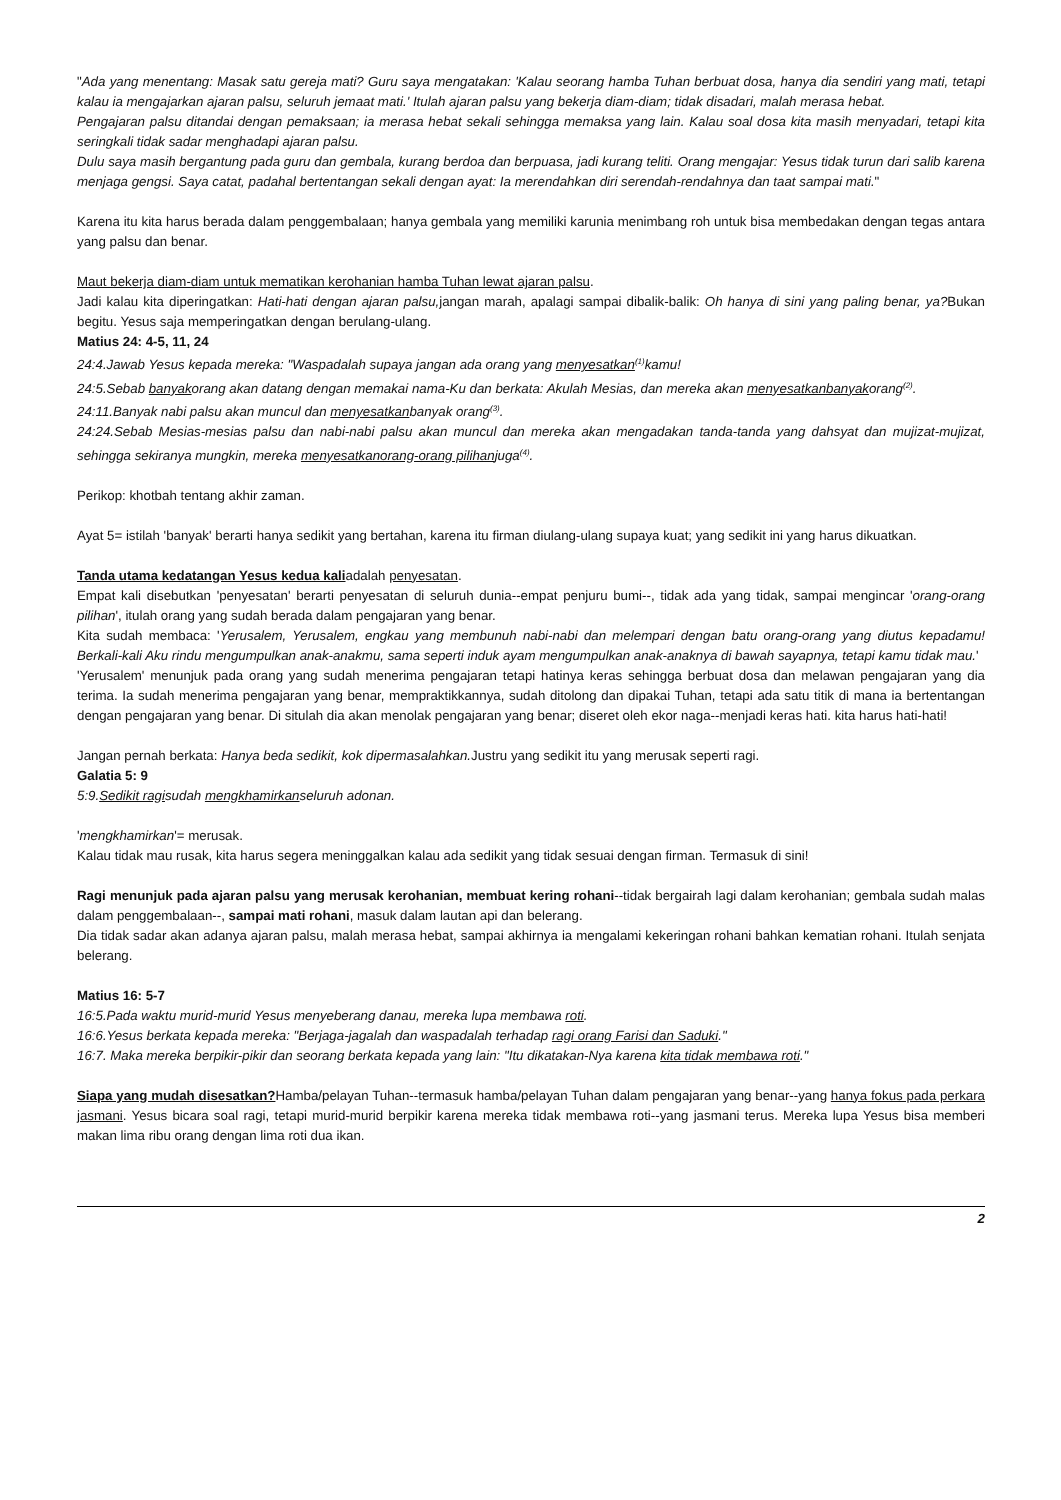"Ada yang menentang: Masak satu gereja mati? Guru saya mengatakan: 'Kalau seorang hamba Tuhan berbuat dosa, hanya dia sendiri yang mati, tetapi kalau ia mengajarkan ajaran palsu, seluruh jemaat mati.' Itulah ajaran palsu yang bekerja diam-diam; tidak disadari, malah merasa hebat.
Pengajaran palsu ditandai dengan pemaksaan; ia merasa hebat sekali sehingga memaksa yang lain. Kalau soal dosa kita masih menyadari, tetapi kita seringkali tidak sadar menghadapi ajaran palsu.
Dulu saya masih bergantung pada guru dan gembala, kurang berdoa dan berpuasa, jadi kurang teliti. Orang mengajar: Yesus tidak turun dari salib karena menjaga gengsi. Saya catat, padahal bertentangan sekali dengan ayat: Ia merendahkan diri serendah-rendahnya dan taat sampai mati."
Karena itu kita harus berada dalam penggembalaan; hanya gembala yang memiliki karunia menimbang roh untuk bisa membedakan dengan tegas antara yang palsu dan benar.
Maut bekerja diam-diam untuk mematikan kerohanian hamba Tuhan lewat ajaran palsu.
Jadi kalau kita diperingatkan: Hati-hati dengan ajaran palsu, jangan marah, apalagi sampai dibalik-balik: Oh hanya di sini yang paling benar, ya?Bukan begitu. Yesus saja memperingatkan dengan berulang-ulang.
Matius 24: 4-5, 11, 24
24:4.Jawab Yesus kepada mereka: "Waspadalah supaya jangan ada orang yang menyesatkan<sup>(1)</sup>kamu!
24:5.Sebab banyakorang akan datang dengan memakai nama-Ku dan berkata: Akulah Mesias, dan mereka akan menyesatkanbanyakorang<sup>(2)</sup>.
24:11.Banyak nabi palsu akan muncul dan menyesatkanbanyak orang<sup>(3)</sup>.
24:24.Sebab Mesias-mesias palsu dan nabi-nabi palsu akan muncul dan mereka akan mengadakan tanda-tanda yang dahsyat dan mujizat-mujizat, sehingga sekiranya mungkin, mereka menyesatkanorang-orang pilihanjuga<sup>(4)</sup>.
Perikop: khotbah tentang akhir zaman.
Ayat 5= istilah 'banyak' berarti hanya sedikit yang bertahan, karena itu firman diulang-ulang supaya kuat; yang sedikit ini yang harus dikuatkan.
Tanda utama kedatangan Yesus kedua kaliadalah penyesatan.
Empat kali disebutkan 'penyesatan' berarti penyesatan di seluruh dunia--empat penjuru bumi--, tidak ada yang tidak, sampai mengincar 'orang-orang pilihan', itulah orang yang sudah berada dalam pengajaran yang benar.
Kita sudah membaca: 'Yerusalem, Yerusalem, engkau yang membunuh nabi-nabi dan melempari dengan batu orang-orang yang diutus kepadamu! Berkali-kali Aku rindu mengumpulkan anak-anakmu, sama seperti induk ayam mengumpulkan anak-anaknya di bawah sayapnya, tetapi kamu tidak mau.'
'Yerusalem' menunjuk pada orang yang sudah menerima pengajaran tetapi hatinya keras sehingga berbuat dosa dan melawan pengajaran yang dia terima. Ia sudah menerima pengajaran yang benar, mempraktikkannya, sudah ditolong dan dipakai Tuhan, tetapi ada satu titik di mana ia bertentangan dengan pengajaran yang benar. Di situlah dia akan menolak pengajaran yang benar; diseret oleh ekor naga--menjadi keras hati. kita harus hati-hati!
Jangan pernah berkata: Hanya beda sedikit, kok dipermasalahkan. Justru yang sedikit itu yang merusak seperti ragi.
Galatia 5: 9
5:9.Sedikit ragisudah mengkhamirkanseluruh adonan.
'mengkhamirkan'= merusak.
Kalau tidak mau rusak, kita harus segera meninggalkan kalau ada sedikit yang tidak sesuai dengan firman. Termasuk di sini!
Ragi menunjuk pada ajaran palsu yang merusak kerohanian, membuat kering rohani--tidak bergairah lagi dalam kerohanian; gembala sudah malas dalam penggembalaan--, sampai mati rohani, masuk dalam lautan api dan belerang.
Dia tidak sadar akan adanya ajaran palsu, malah merasa hebat, sampai akhirnya ia mengalami kekeringan rohani bahkan kematian rohani. Itulah senjata belerang.
Matius 16: 5-7
16:5.Pada waktu murid-murid Yesus menyeberang danau, mereka lupa membawa roti.
16:6.Yesus berkata kepada mereka: "Berjaga-jagalah dan waspadalah terhadap ragi orang Farisi dan Saduki."
16:7. Maka mereka berpikir-pikir dan seorang berkata kepada yang lain: "Itu dikatakan-Nya karena kita tidak membawa roti."
Siapa yang mudah disesatkan?Hamba/pelayan Tuhan--termasuk hamba/pelayan Tuhan dalam pengajaran yang benar--yang hanya fokus pada perkara jasmani. Yesus bicara soal ragi, tetapi murid-murid berpikir karena mereka tidak membawa roti--yang jasmani terus. Mereka lupa Yesus bisa memberi makan lima ribu orang dengan lima roti dua ikan.
2